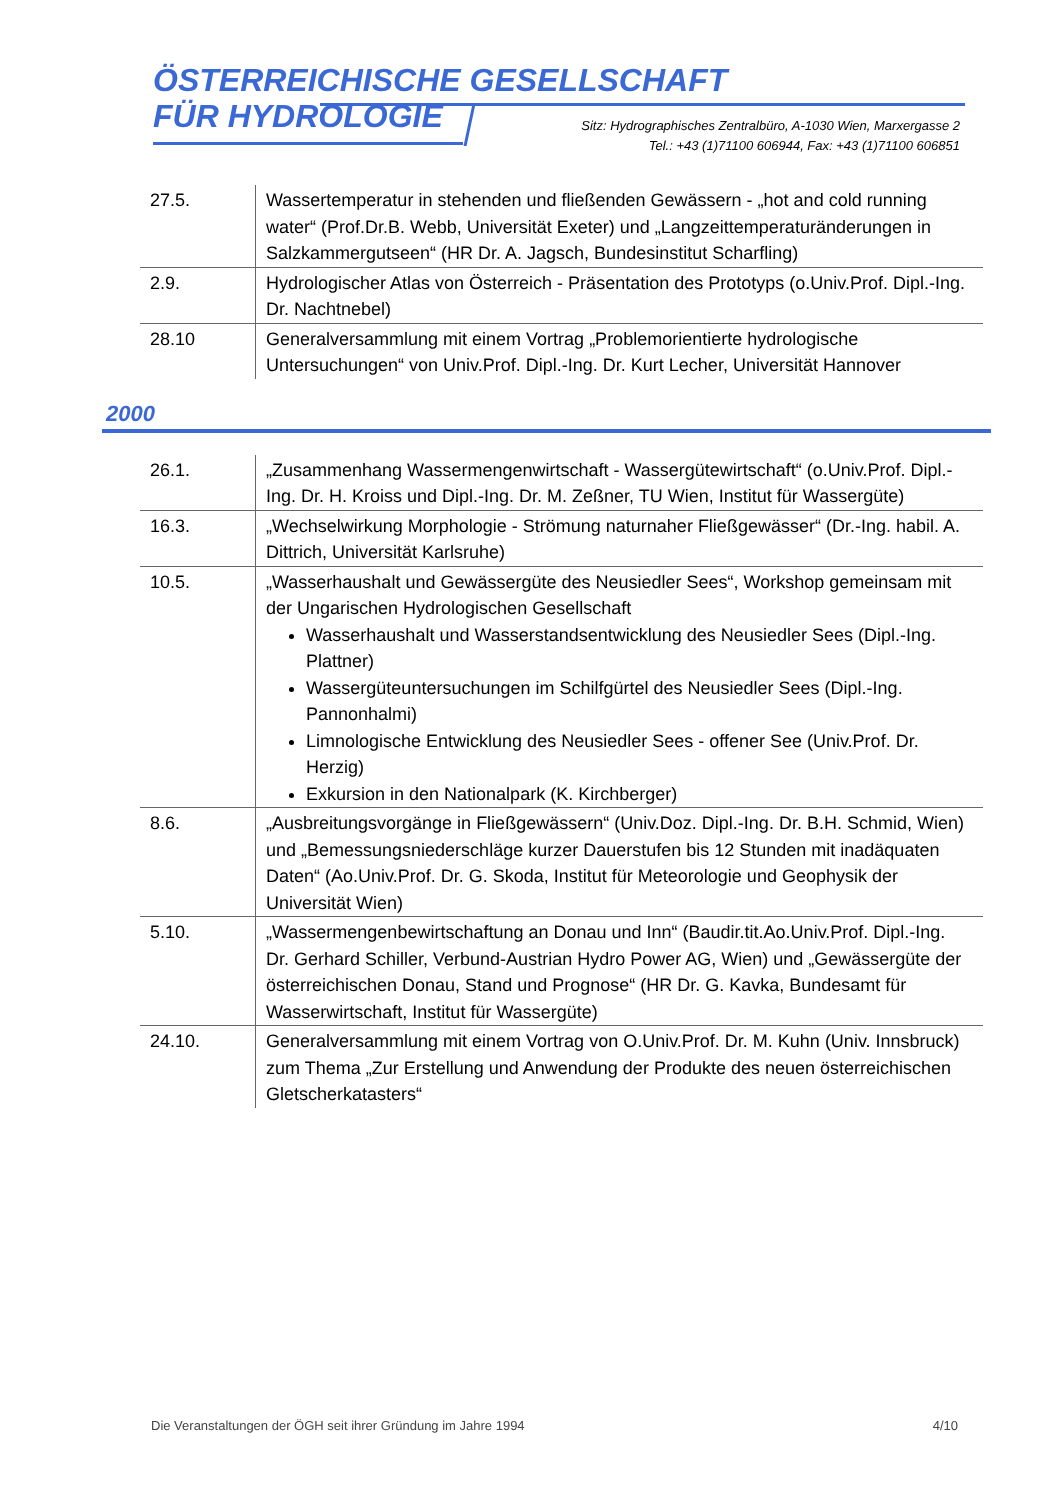ÖSTERREICHISCHE GESELLSCHAFT
FÜR HYDROLOGIE
Sitz: Hydrographisches Zentralbüro, A-1030 Wien, Marxergasse 2
Tel.: +43 (1)71100 606944, Fax: +43 (1)71100 606851
| 27.5. | Wassertemperatur in stehenden und fließenden Gewässern - „hot and cold running water“ (Prof.Dr.B. Webb, Universität Exeter) und „Langzeittemperaturänderungen in Salzkammergutseen“ (HR Dr. A. Jagsch, Bundesinstitut Scharfling) |
| 2.9. | Hydrologischer Atlas von Österreich - Präsentation des Prototyps (o.Univ.Prof. Dipl.-Ing. Dr. Nachtnebel) |
| 28.10 | Generalversammlung mit einem Vortrag „Problemorientierte hydrologische Untersuchungen“ von Univ.Prof. Dipl.-Ing. Dr. Kurt Lecher, Universität Hannover |
2000
| 26.1. | „Zusammenhang Wassermengenwirtschaft - Wassergütewirtschaft“ (o.Univ.Prof. Dipl.-Ing. Dr. H. Kroiss und Dipl.-Ing. Dr. M. Zeßner, TU Wien, Institut für Wassergüte) |
| 16.3. | „Wechselwirkung Morphologie - Strömung naturnaher Fließgewässer“ (Dr.-Ing. habil. A. Dittrich, Universität Karlsruhe) |
| 10.5. | „Wasserhaushalt und Gewässergüte des Neusiedler Sees“, Workshop gemeinsam mit der Ungarischen Hydrologischen Gesellschaft Wasserhaushalt und Wasserstandsentwicklung des Neusiedler Sees (Dipl.-Ing. Plattner) Wassergüteuntersuchungen im Schilfgürtel des Neusiedler Sees (Dipl.-Ing. Pannonhalmi) Limnologische Entwicklung des Neusiedler Sees - offener See (Univ.Prof. Dr. Herzig) Exkursion in den Nationalpark (K. Kirchberger) |
| 8.6. | „Ausbreitungsvorgänge in Fließgewässern“ (Univ.Doz. Dipl.-Ing. Dr. B.H. Schmid, Wien) und „Bemessungsniederschläge kurzer Dauerstufen bis 12 Stunden mit inadäquaten Daten“ (Ao.Univ.Prof. Dr. G. Skoda, Institut für Meteorologie und Geophysik der Universität Wien) |
| 5.10. | „Wassermengenbewirtschaftung an Donau und Inn“ (Baudir.tit.Ao.Univ.Prof. Dipl.-Ing. Dr. Gerhard Schiller, Verbund-Austrian Hydro Power AG, Wien) und „Gewässergüte der österreichischen Donau, Stand und Prognose“ (HR Dr. G. Kavka, Bundesamt für Wasserwirtschaft, Institut für Wassergüte) |
| 24.10. | Generalversammlung mit einem Vortrag von O.Univ.Prof. Dr. M. Kuhn (Univ. Innsbruck) zum Thema „Zur Erstellung und Anwendung der Produkte des neuen österreichischen Gletscherkatasters“ |
Die Veranstaltungen der ÖGH seit ihrer Gründung im Jahre 1994 4/10